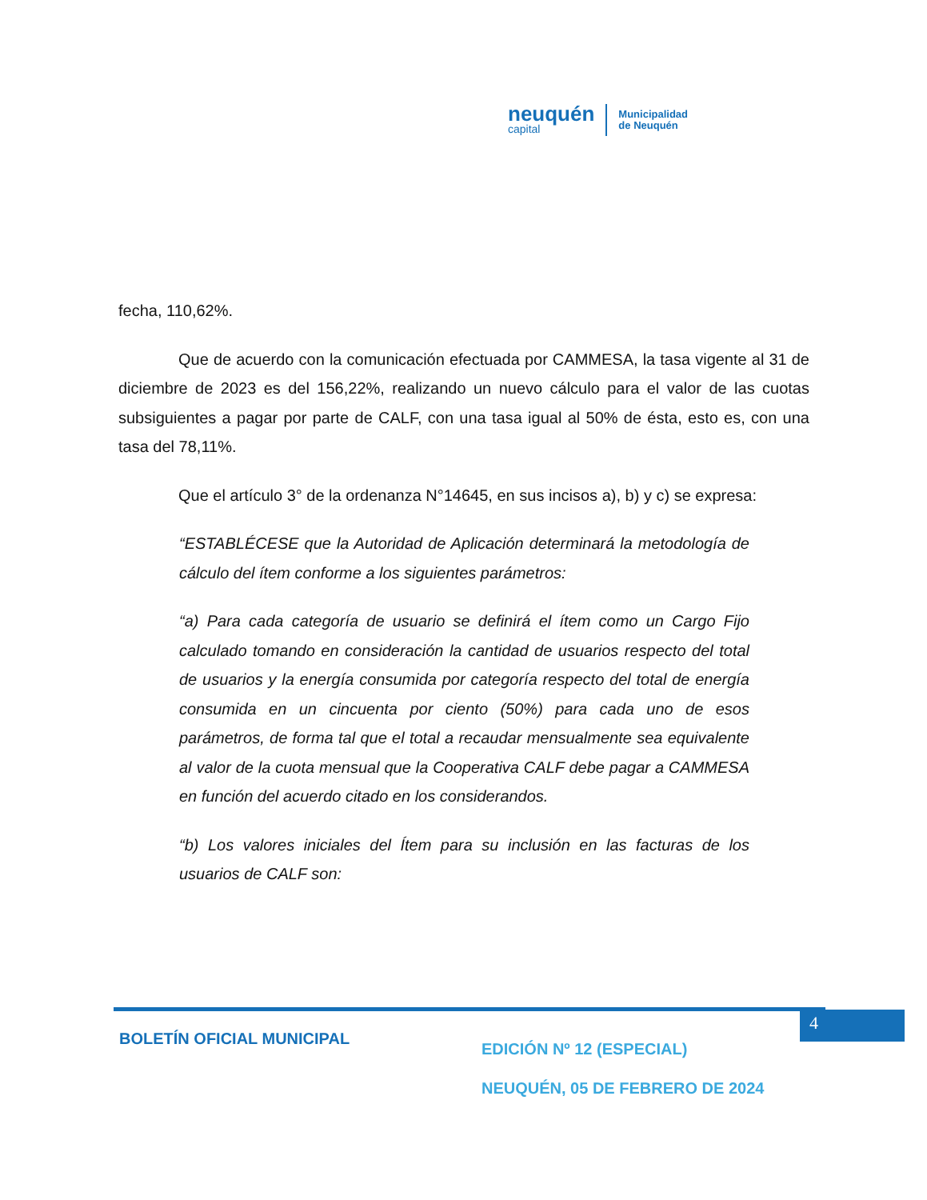neuquén
capital
Municipalidad
de Neuquén
fecha, 110,62%.
Que de acuerdo con la comunicación efectuada por CAMMESA, la tasa vigente al 31 de diciembre de 2023 es del 156,22%, realizando un nuevo cálculo para el valor de las cuotas subsiguientes a pagar por parte de CALF, con una tasa igual al 50% de ésta, esto es, con una tasa del 78,11%.
Que el artículo 3° de la ordenanza N°14645, en sus incisos a), b) y c) se expresa:
“ESTABLÉCESE que la Autoridad de Aplicación determinará la metodología de cálculo del ítem conforme a los siguientes parámetros:
“a) Para cada categoría de usuario se definirá el ítem como un Cargo Fijo calculado tomando en consideración la cantidad de usuarios respecto del total de usuarios y la energía consumida por categoría respecto del total de energía consumida en un cincuenta por ciento (50%) para cada uno de esos parámetros, de forma tal que el total a recaudar mensualmente sea equivalente al valor de la cuota mensual que la Cooperativa CALF debe pagar a CAMMESA en función del acuerdo citado en los considerandos.
“b) Los valores iniciales del Ítem para su inclusión en las facturas de los usuarios de CALF son:
4
BOLETÍN OFICIAL MUNICIPAL
EDICIÓN Nº 12 (ESPECIAL)
NEUQUÉN, 05 DE FEBRERO DE 2024